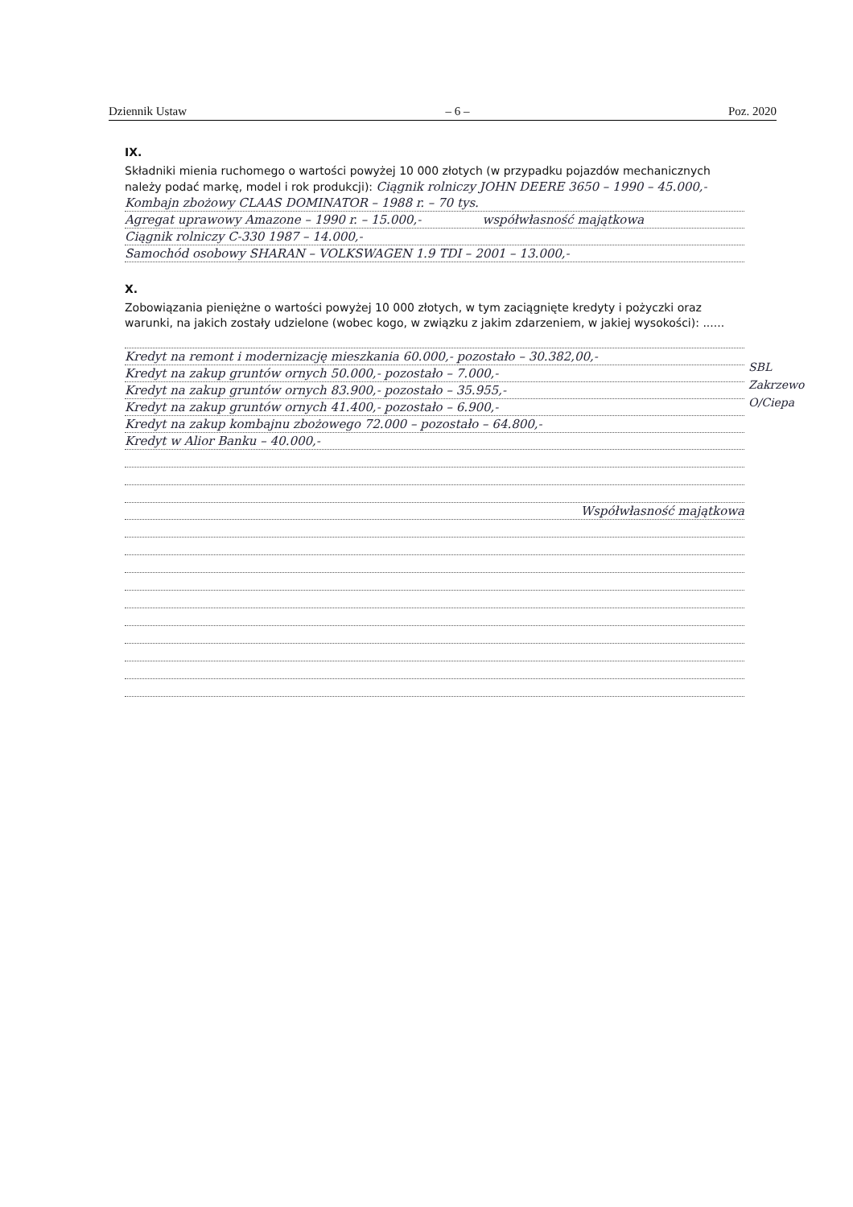Dziennik Ustaw – 6 – Poz. 2020
IX.
Składniki mienia ruchomego o wartości powyżej 10 000 złotych (w przypadku pojazdów mechanicznych należy podać markę, model i rok produkcji): Ciągnik rolniczy JOHN DEERE 3650 – 1990 – 45.000,-
Kombajn zbożowy CLAAS DOMINATOR – 1988 r. – 70 tys.
Agregat uprawowy Amazone – 1990 r. – 15.000,- współwłasność majątkowa
Ciągnik rolniczy C-330 1987 – 14.000,-
Samochód osobowy SHARAN – VOLKSWAGEN 1.9 TDI – 2001 – 13.000,-
X.
Zobowiązania pieniężne o wartości powyżej 10 000 złotych, w tym zaciągnięte kredyty i pożyczki oraz warunki, na jakich zostały udzielone (wobec kogo, w związku z jakim zdarzeniem, w jakiej wysokości): ......
Kredyt na remont i modernizację mieszkania 60.000,- pozostało – 30.382,00,-
Kredyt na zakup gruntów ornych 50.000,- pozostało – 7.000,-
Kredyt na zakup gruntów ornych 83.900,- pozostało – 35.955,-
Kredyt na zakup gruntów ornych 41.400,- pozostało – 6.900,-
Kredyt na zakup kombajnu zbożowego 72.000 – pozostało – 64.800,-
Kredyt w Alior Banku – 40.000,-
Współwłasność majątkowa
SBL
Zakrzewo
O/Ciepa